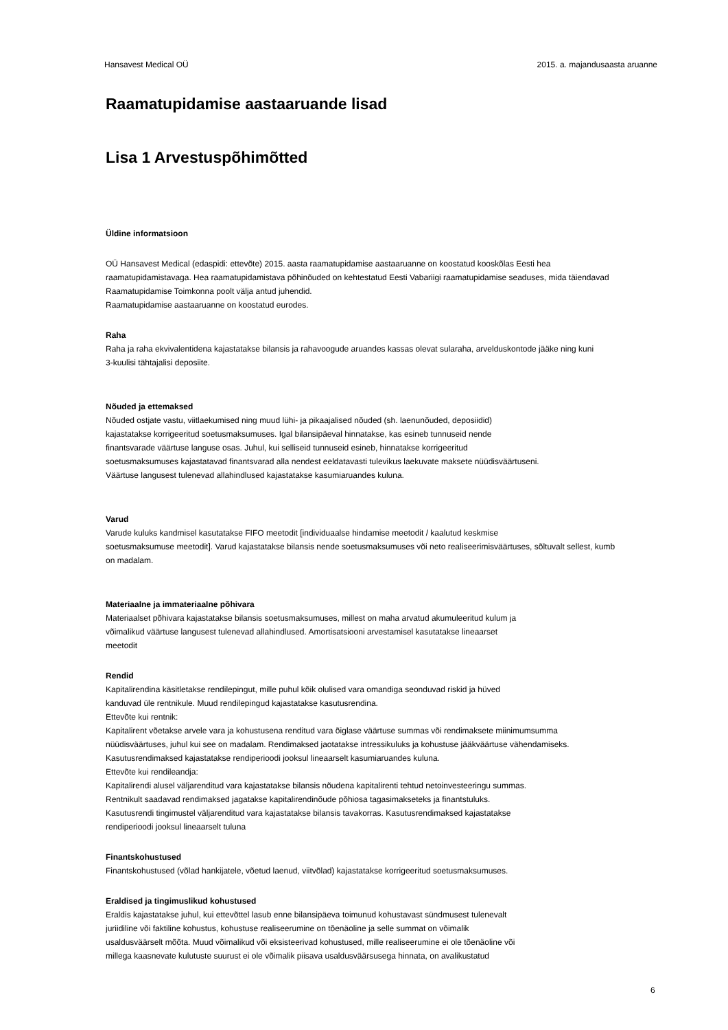Hansavest Medical OÜ 2015. a. majandusaasta aruanne
Raamatupidamise aastaaruande lisad
Lisa 1 Arvestuspõhimõtted
Üldine informatsioon
OÜ Hansavest Medical (edaspidi: ettevõte) 2015. aasta raamatupidamise aastaaruanne on koostatud kooskõlas Eesti hea
raamatupidamistavaga. Hea raamatupidamistava põhinõuded on kehtestatud Eesti Vabariigi raamatupidamise seaduses, mida täiendavad
Raamatupidamise Toimkonna poolt välja antud juhendid.
Raamatupidamise aastaaruanne on koostatud eurodes.
Raha
Raha ja raha ekvivalentidena kajastatakse bilansis ja rahavoogude aruandes kassas olevat sularaha, arvelduskontode jääke ning kuni
3-kuulisi tähtajalisi deposiite.
Nõuded ja ettemaksed
Nõuded ostjate vastu, viitlaekumised ning muud lühi- ja pikaajalised nõuded (sh. laenunõuded, deposiidid)
kajastatakse korrigeeritud soetusmaksumuses. Igal bilansipäeval hinnatakse, kas esineb tunnuseid nende
finantsvarade väärtuse languse osas. Juhul, kui selliseid tunnuseid esineb, hinnatakse korrigeeritud
soetusmaksumuses kajastatavad finantsvarad alla nendest eeldatavasti tulevikus laekuvate maksete nüüdisväärtuseni.
Väärtuse langusest tulenevad allahindlused kajastatakse kasumiaruandes kuluna.
Varud
Varude kuluks kandmisel kasutatakse FIFO meetodit [individuaalse hindamise meetodit / kaalutud keskmise
soetusmaksumuse meetodit]. Varud kajastatakse bilansis nende soetusmaksumuses või neto realiseerimisväärtuses, sõltuvalt sellest, kumb
on madalam.
Materiaalne ja immateriaalne põhivara
Materiaalset põhivara kajastatakse bilansis soetusmaksumuses, millest on maha arvatud akumuleeritud kulum ja
võimalikud väärtuse langusest tulenevad allahindlused. Amortisatsiooni arvestamisel kasutatakse lineaarset
meetodit
Rendid
Kapitalirendina käsitletakse rendilepingut, mille puhul kõik olulised vara omandiga seonduvad riskid ja hüved
kanduvad üle rentnikule. Muud rendilepingud kajastatakse kasutusrendina.
Ettevõte kui rentnik:
Kapitalirent võetakse arvele vara ja kohustusena renditud vara õiglase väärtuse summas või rendimaksete miinimumsumma
nüüdisväärtuses, juhul kui see on madalam. Rendimaksed jaotatakse intressikuluks ja kohustuse jääkväärtuse vähendamiseks.
Kasutusrendimaksed kajastatakse rendiperioodi jooksul lineaarselt kasumiaruandes kuluna.
Ettevõte kui rendileandja:
Kapitalirendi alusel väljarenditud vara kajastatakse bilansis nõudena kapitalirenti tehtud netoinvesteeringu summas.
Rentnikult saadavad rendimaksed jagatakse kapitalirendinõude põhiosa tagasimakseteks ja finantstuluks.
Kasutusrendi tingimustel väljarenditud vara kajastatakse bilansis tavakorras. Kasutusrendimaksed kajastatakse
rendiperioodi jooksul lineaarselt tuluna
Finantskohustused
Finantskohustused (võlad hankijatele, võetud laenud, viitvõlad) kajastatakse korrigeeritud soetusmaksumuses.
Eraldised ja tingimuslikud kohustused
Eraldis kajastatakse juhul, kui ettevõttel lasub enne bilansipäeva toimunud kohustavast sündmusest tulenevalt
juriidiline või faktiline kohustus, kohustuse realiseerumine on tõenäoline ja selle summat on võimalik
usaldusväärselt mõõta. Muud võimalikud või eksisteerivad kohustused, mille realiseerumine ei ole tõenäoline või
millega kaasnevate kulutuste suurust ei ole võimalik piisava usaldusväärsusega hinnata, on avalikustatud
6